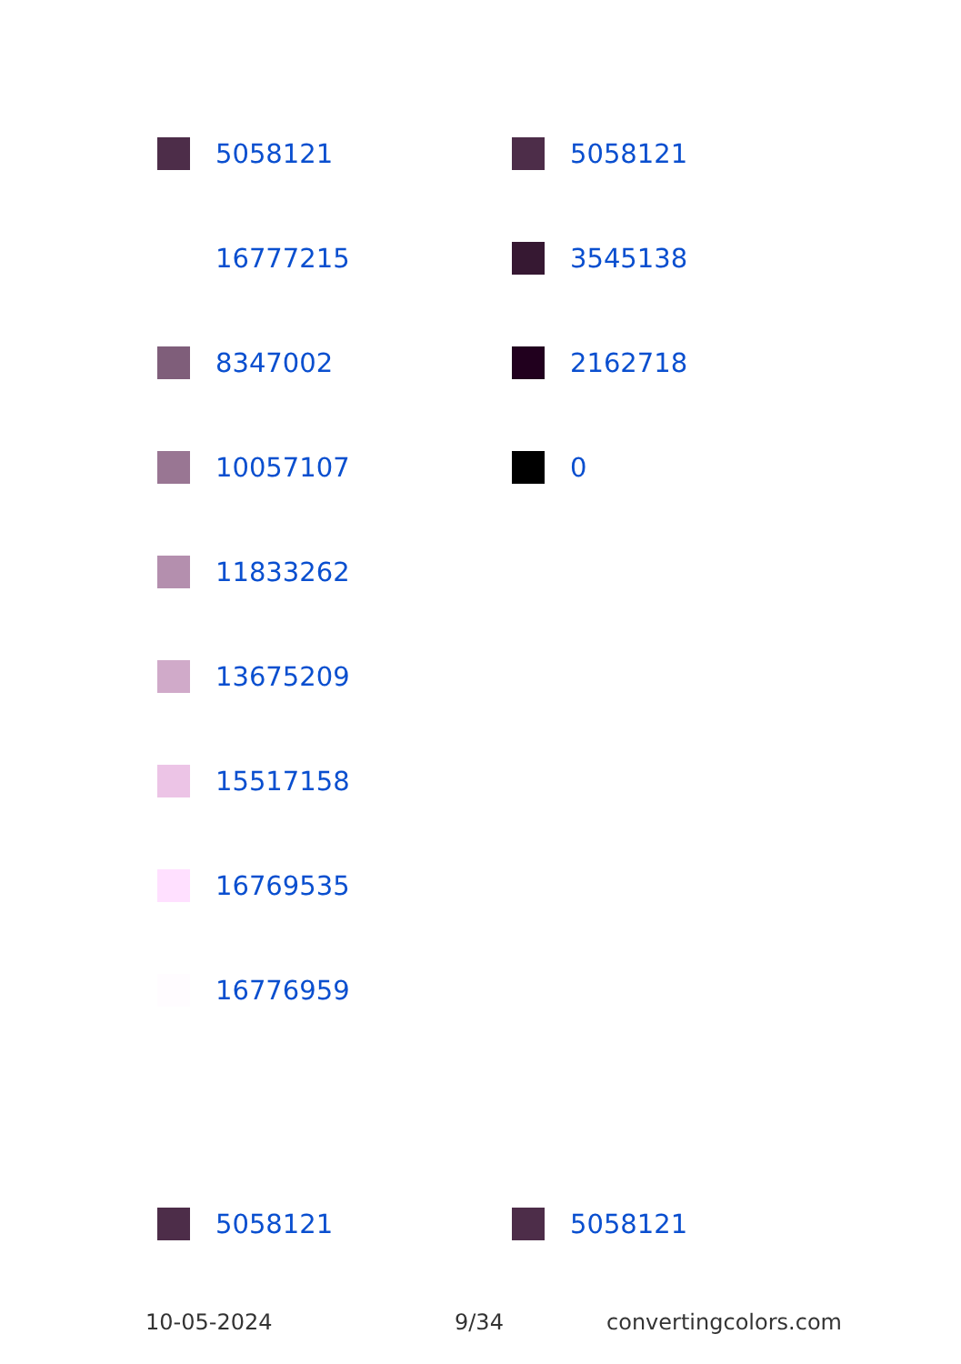5058121 5058121
16777215 3545138
8347002 2162718
10057107 0
11833262
13675209
15517158
16769535
16776959
5058121 5058121
10-05-2024 9/34 convertingcolors.com